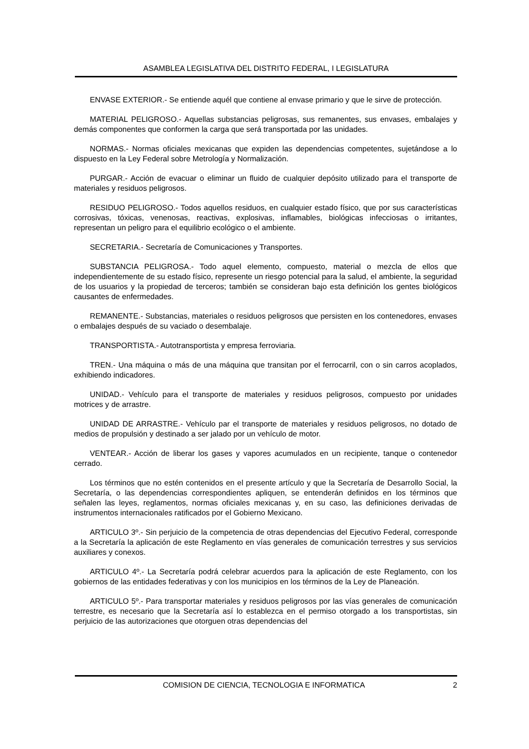ASAMBLEA LEGISLATIVA DEL DISTRITO FEDERAL, I LEGISLATURA
ENVASE EXTERIOR.- Se entiende aquél que contiene al envase primario y que le sirve de protección.
MATERIAL PELIGROSO.- Aquellas substancias peligrosas, sus remanentes, sus envases, embalajes y demás componentes que conformen la carga que será transportada por las unidades.
NORMAS.- Normas oficiales mexicanas que expiden las dependencias competentes, sujetándose a lo dispuesto en la Ley Federal sobre Metrología y Normalización.
PURGAR.- Acción de evacuar o eliminar un fluido de cualquier depósito utilizado para el transporte de materiales y residuos peligrosos.
RESIDUO PELIGROSO.- Todos aquellos residuos, en cualquier estado físico, que por sus características corrosivas, tóxicas, venenosas, reactivas, explosivas, inflamables, biológicas infecciosas o irritantes, representan un peligro para el equilibrio ecológico o el ambiente.
SECRETARIA.- Secretaría de Comunicaciones y Transportes.
SUBSTANCIA PELIGROSA.- Todo aquel elemento, compuesto, material o mezcla de ellos que independientemente de su estado físico, represente un riesgo potencial para la salud, el ambiente, la seguridad de los usuarios y la propiedad de terceros; también se consideran bajo esta definición los gentes biológicos causantes de enfermedades.
REMANENTE.- Substancias, materiales o residuos peligrosos que persisten en los contenedores, envases o embalajes después de su vaciado o desembalaje.
TRANSPORTISTA.- Autotransportista y empresa ferroviaria.
TREN.- Una máquina o más de una máquina que transitan por el ferrocarril, con o sin carros acoplados, exhibiendo indicadores.
UNIDAD.- Vehículo para el transporte de materiales y residuos peligrosos, compuesto por unidades motrices y de arrastre.
UNIDAD DE ARRASTRE.- Vehículo par el transporte de materiales y residuos peligrosos, no dotado de medios de propulsión y destinado a ser jalado por un vehículo de motor.
VENTEAR.- Acción de liberar los gases y vapores acumulados en un recipiente, tanque o contenedor cerrado.
Los términos que no estén contenidos en el presente artículo y que la Secretaría de Desarrollo Social, la Secretaría, o las dependencias correspondientes apliquen, se entenderán definidos en los términos que señalen las leyes, reglamentos, normas oficiales mexicanas y, en su caso, las definiciones derivadas de instrumentos internacionales ratificados por el Gobierno Mexicano.
ARTICULO 3º.- Sin perjuicio de la competencia de otras dependencias del Ejecutivo Federal, corresponde a la Secretaría la aplicación de este Reglamento en vías generales de comunicación terrestres y sus servicios auxiliares y conexos.
ARTICULO 4º.- La Secretaría podrá celebrar acuerdos para la aplicación de este Reglamento, con los gobiernos de las entidades federativas y con los municipios en los términos de la Ley de Planeación.
ARTICULO 5º.- Para transportar materiales y residuos peligrosos por las vías generales de comunicación terrestre, es necesario que la Secretaría así lo establezca en el permiso otorgado a los transportistas, sin perjuicio de las autorizaciones que otorguen otras dependencias del
COMISION DE CIENCIA, TECNOLOGIA E INFORMATICA 2